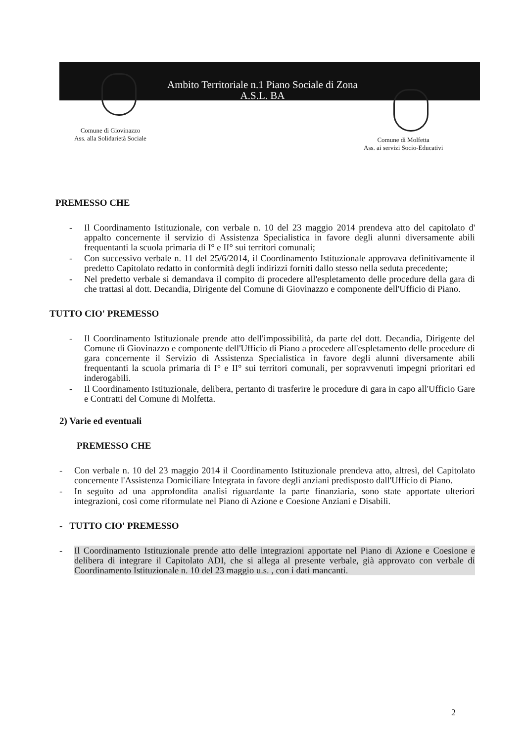Ambito Territoriale n.1 Piano Sociale di Zona
A.S.L. BA
Comune di Giovinazzo
Ass. alla Solidarietà Sociale
Comune di Molfetta
Ass. ai servizi Socio-Educativi
PREMESSO CHE
- Il Coordinamento Istituzionale, con verbale n. 10 del 23 maggio 2014 prendeva atto del capitolato d' appalto concernente il servizio di Assistenza Specialistica in favore degli alunni diversamente abili frequentanti la scuola primaria di I° e II° sui territori comunali;
- Con successivo verbale n. 11 del 25/6/2014, il Coordinamento Istituzionale approvava definitivamente il predetto Capitolato redatto in conformità degli indirizzi forniti dallo stesso nella seduta precedente;
- Nel predetto verbale si demandava il compito di procedere all'espletamento delle procedure della gara di che trattasi al dott. Decandia, Dirigente del Comune di Giovinazzo e componente dell'Ufficio di Piano.
TUTTO CIO' PREMESSO
- Il Coordinamento Istituzionale prende atto dell'impossibilità, da parte del dott. Decandia, Dirigente del Comune di Giovinazzo e componente dell'Ufficio di Piano a procedere all'espletamento delle procedure di gara concernente il Servizio di Assistenza Specialistica in favore degli alunni diversamente abili frequentanti la scuola primaria di I° e II° sui territori comunali, per sopravvenuti impegni prioritari ed inderogabili.
- Il Coordinamento Istituzionale, delibera, pertanto di trasferire le procedure di gara in capo all'Ufficio Gare e Contratti del Comune di Molfetta.
2) Varie ed eventuali
PREMESSO CHE
- Con verbale n. 10 del 23 maggio 2014 il Coordinamento Istituzionale prendeva atto, altresì, del Capitolato concernente l'Assistenza Domiciliare Integrata in favore degli anziani predisposto dall'Ufficio di Piano.
- In seguito ad una approfondita analisi riguardante la parte finanziaria, sono state apportate ulteriori integrazioni, così come riformulate nel Piano di Azione e Coesione Anziani e Disabili.
- TUTTO CIO' PREMESSO
- Il Coordinamento Istituzionale prende atto delle integrazioni apportate nel Piano di Azione e Coesione e delibera di integrare il Capitolato ADI, che si allega al presente verbale, già approvato con verbale di Coordinamento Istituzionale n. 10 del 23 maggio u.s. , con i dati mancanti.
2